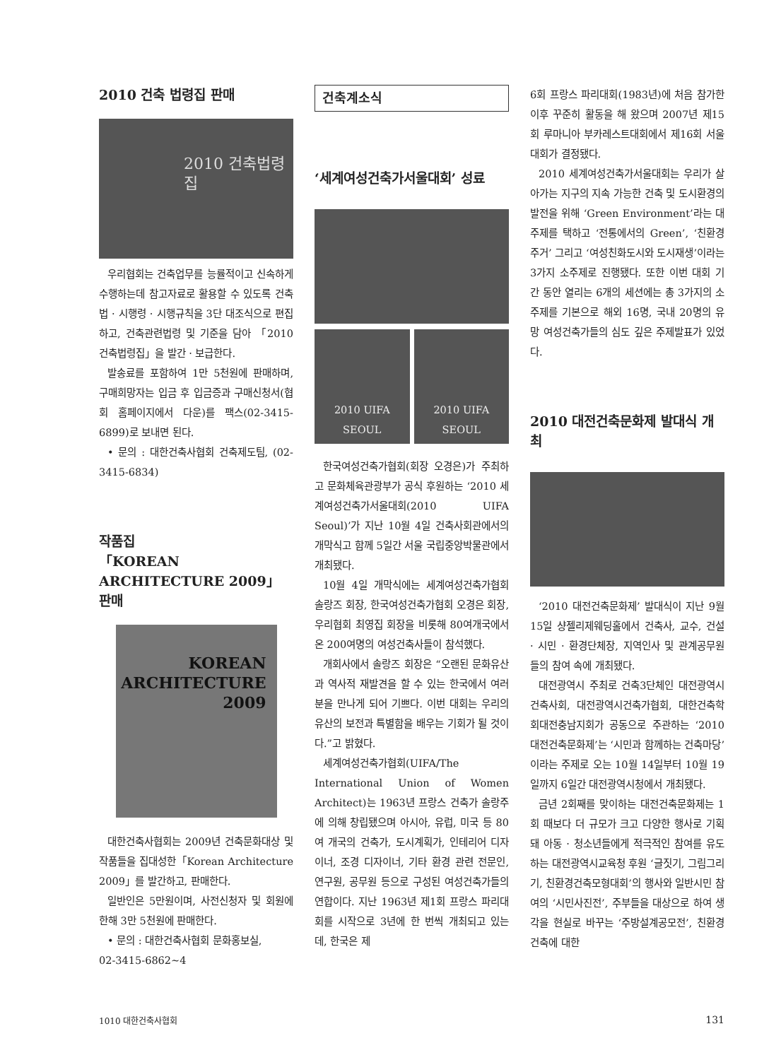2010 건축 법령집 판매
2010 건축법령집
우리협회는 건축업무를 능률적이고 신속하게 수행하는데 참고자료로 활용할 수 있도록 건축법 · 시행령 · 시행규칙을 3단 대조식으로 편집하고, 건축관련법령 및 기준을 담아 「2010 건축법령집」을 발간 · 보급한다.
발송료를 포함하여 1만 5천원에 판매하며, 구매희망자는 입금 후 입금증과 구매신청서(협회 홈페이지에서 다운)를 팩스(02-3415-6899)로 보내면 된다.
• 문의 : 대한건축사협회 건축제도팀, (02-3415-6834)
작품집
「KOREAN ARCHITECTURE 2009」 판매
KOREAN
ARCHITECTURE
2009
대한건축사협회는 2009년 건축문화대상 및 작품들을 집대성한「Korean Architecture 2009」를 발간하고, 판매한다.
일반인은 5만원이며, 사전신청자 및 회원에 한해 3만 5천원에 판매한다.
• 문의 : 대한건축사협회 문화홍보실,
02-3415-6862~4
건축계소식
‘세계여성건축가서울대회’ 성료
2010 UIFA SEOUL 2010 UIFA SEOUL
한국여성건축가협회(회장 오경은)가 주최하고 문화체육관광부가 공식 후원하는 ‘2010 세계여성건축가서울대회(2010 UIFA Seoul)’가 지난 10월 4일 건축사회관에서의 개막식고 함께 5일간 서울 국립중앙박물관에서 개최됐다.
10월 4일 개막식에는 세계여성건축가협회 솔랑즈 회장, 한국여성건축가협회 오경은 회장, 우리협회 최영집 회장을 비롯해 80여개국에서 온 200여명의 여성건축사들이 참석했다.
개회사에서 솔랑즈 회장은 “오랜된 문화유산과 역사적 재발견을 할 수 있는 한국에서 여러분을 만나게 되어 기쁘다. 이번 대회는 우리의 유산의 보전과 특별함을 배우는 기회가 될 것이다.”고 밝혔다.
세계여성건축가협회(UIFA/The International Union of Women Architect)는 1963년 프랑스 건축가 솔랑주에 의해 창립됐으며 아시아, 유럽, 미국 등 80여 개국의 건축가, 도시계획가, 인테리어 디자이너, 조경 디자이너, 기타 환경 관련 전문인, 연구원, 공무원 등으로 구성된 여성건축가들의 연합이다. 지난 1963년 제1회 프랑스 파리대회를 시작으로 3년에 한 번씩 개최되고 있는데, 한국은 제
6회 프랑스 파리대회(1983년)에 처음 참가한 이후 꾸준히 활동을 해 왔으며 2007년 제15회 루마니아 부카레스트대회에서 제16회 서울대회가 결정됐다.
2010 세계여성건축가서울대회는 우리가 살아가는 지구의 지속 가능한 건축 및 도시환경의 발전을 위해 ‘Green Environment’라는 대주제를 택하고 ‘전통에서의 Green’, ‘친환경 주거’ 그리고 ‘여성친화도시와 도시재생’이라는 3가지 소주제로 진행됐다. 또한 이번 대회 기간 동안 열리는 6개의 세션에는 총 3가지의 소주제를 기본으로 해외 16명, 국내 20명의 유망 여성건축가들의 심도 깊은 주제발표가 있었다.
2010 대전건축문화제 발대식 개최
‘2010 대전건축문화제’ 발대식이 지난 9월 15일 샹젤리제웨딩홀에서 건축사, 교수, 건설 · 시민 · 환경단체장, 지역인사 및 관계공무원들의 참여 속에 개최됐다.
대전광역시 주최로 건축3단체인 대전광역시건축사회, 대전광역시건축가협회, 대한건축학회대전충남지회가 공동으로 주관하는 ‘2010대전건축문화제’는 ‘시민과 함께하는 건축마당’이라는 주제로 오는 10월 14일부터 10월 19일까지 6일간 대전광역시청에서 개최됐다.
금년 2회째를 맞이하는 대전건축문화제는 1회 때보다 더 규모가 크고 다양한 행사로 기획돼 아동 · 청소년들에게 적극적인 참여를 유도하는 대전광역시교육청 후원 ‘글짓기, 그림그리기, 친환경건축모형대회’의 행사와 일반시민 참여의 ‘시민사진전’, 주부들을 대상으로 하여 생각을 현실로 바꾸는 ‘주방설계공모전’, 친환경건축에 대한
1010 대한건축사협회 131